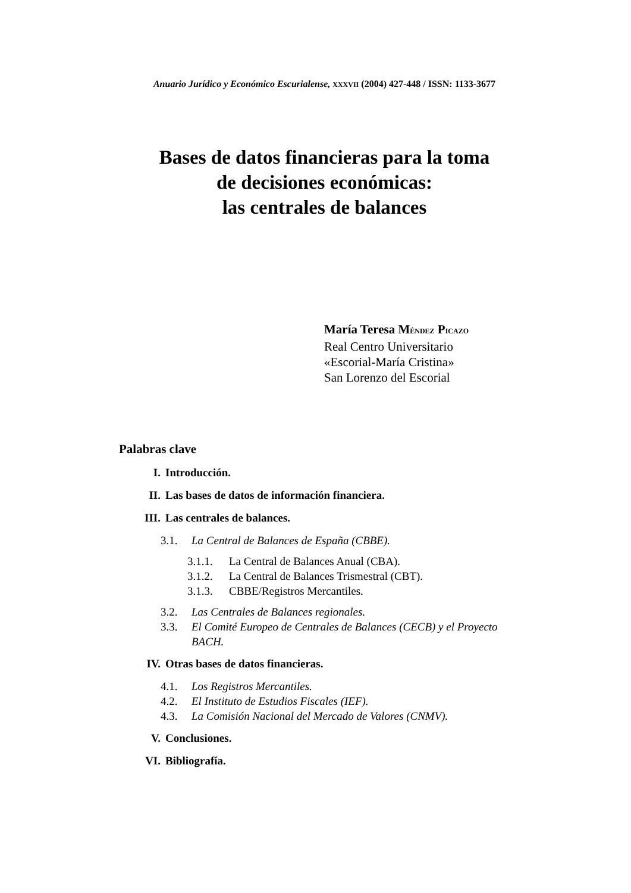Anuario Jurídico y Económico Escurialense, XXXVII (2004) 427-448 / ISSN: 1133-3677
Bases de datos financieras para la toma
de decisiones económicas:
las centrales de balances
María Teresa MÉNDEZ PICAZO
Real Centro Universitario
«Escorial-María Cristina»
San Lorenzo del Escorial
Palabras clave
I. Introducción.
II. Las bases de datos de información financiera.
III. Las centrales de balances.
3.1. La Central de Balances de España (CBBE).
3.1.1. La Central de Balances Anual (CBA).
3.1.2. La Central de Balances Trismestral (CBT).
3.1.3. CBBE/Registros Mercantiles.
3.2. Las Centrales de Balances regionales.
3.3. El Comité Europeo de Centrales de Balances (CECB) y el Proyecto BACH.
IV. Otras bases de datos financieras.
4.1. Los Registros Mercantiles.
4.2. El Instituto de Estudios Fiscales (IEF).
4.3. La Comisión Nacional del Mercado de Valores (CNMV).
V. Conclusiones.
VI. Bibliografía.